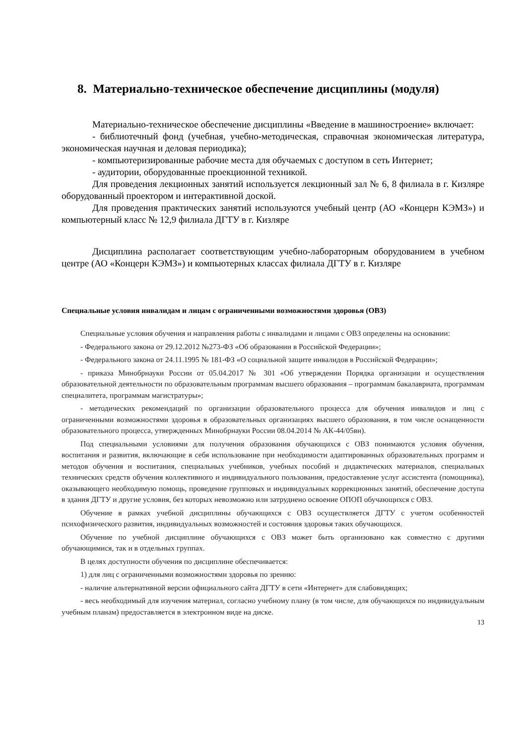8. Материально-техническое обеспечение дисциплины (модуля)
Материально-техническое обеспечение дисциплины «Введение в машиностроение» включает:
- библиотечный фонд (учебная, учебно-методическая, справочная экономическая литература, экономическая научная и деловая периодика);
- компьютеризированные рабочие места для обучаемых с доступом в сеть Интернет;
- аудитории, оборудованные проекционной техникой.
Для проведения лекционных занятий используется лекционный зал № 6, 8 филиала в г. Кизляре оборудованный проектором и интерактивной доской.
Для проведения практических занятий используются учебный центр (АО «Концерн КЭМЗ») и компьютерный класс № 12,9 филиала ДГТУ в г. Кизляре
Дисциплина располагает соответствующим учебно-лабораторным оборудованием в учебном центре (АО «Концерн КЭМЗ») и компьютерных классах филиала ДГТУ в г. Кизляре
Специальные условия инвалидам и лицам с ограниченными возможностями здоровья (ОВЗ)
Специальные условия обучения и направления работы с инвалидами и лицами с ОВЗ определены на основании:
- Федерального закона от 29.12.2012 №273-ФЗ «Об образовании в Российской Федерации»;
- Федерального закона от 24.11.1995 № 181-ФЗ «О социальной защите инвалидов в Российской Федерации»;
- приказа Минобрнауки России от 05.04.2017 № 301 «Об утверждении Порядка организации и осуществления образовательной деятельности по образовательным программам высшего образования – программам бакалавриата, программам специалитета, программам магистратуры»;
- методических рекомендаций по организации образовательного процесса для обучения инвалидов и лиц с ограниченными возможностями здоровья в образовательных организациях высшего образования, в том числе оснащенности образовательного процесса, утвержденных Минобрнауки России 08.04.2014 № АК-44/05вн).
Под специальными условиями для получения образования обучающихся с ОВЗ понимаются условия обучения, воспитания и развития, включающие в себя использование при необходимости адаптированных образовательных программ и методов обучения и воспитания, специальных учебников, учебных пособий и дидактических материалов, специальных технических средств обучения коллективного и индивидуального пользования, предоставление услуг ассистента (помощника), оказывающего необходимую помощь, проведение групповых и индивидуальных коррекционных занятий, обеспечение доступа в здания ДГТУ и другие условия, без которых невозможно или затруднено освоение ОПОП обучающихся с ОВЗ.
Обучение в рамках учебной дисциплины обучающихся с ОВЗ осуществляется ДГТУ с учетом особенностей психофизического развития, индивидуальных возможностей и состояния здоровья таких обучающихся.
Обучение по учебной дисциплине обучающихся с ОВЗ может быть организовано как совместно с другими обучающимися, так и в отдельных группах.
В целях доступности обучения по дисциплине обеспечивается:
1) для лиц с ограниченными возможностями здоровья по зрению:
- наличие альтернативной версии официального сайта ДГТУ в сети «Интернет» для слабовидящих;
- весь необходимый для изучения материал, согласно учебному плану (в том числе, для обучающихся по индивидуальным учебным планам) предоставляется в электронном виде на диске.
13